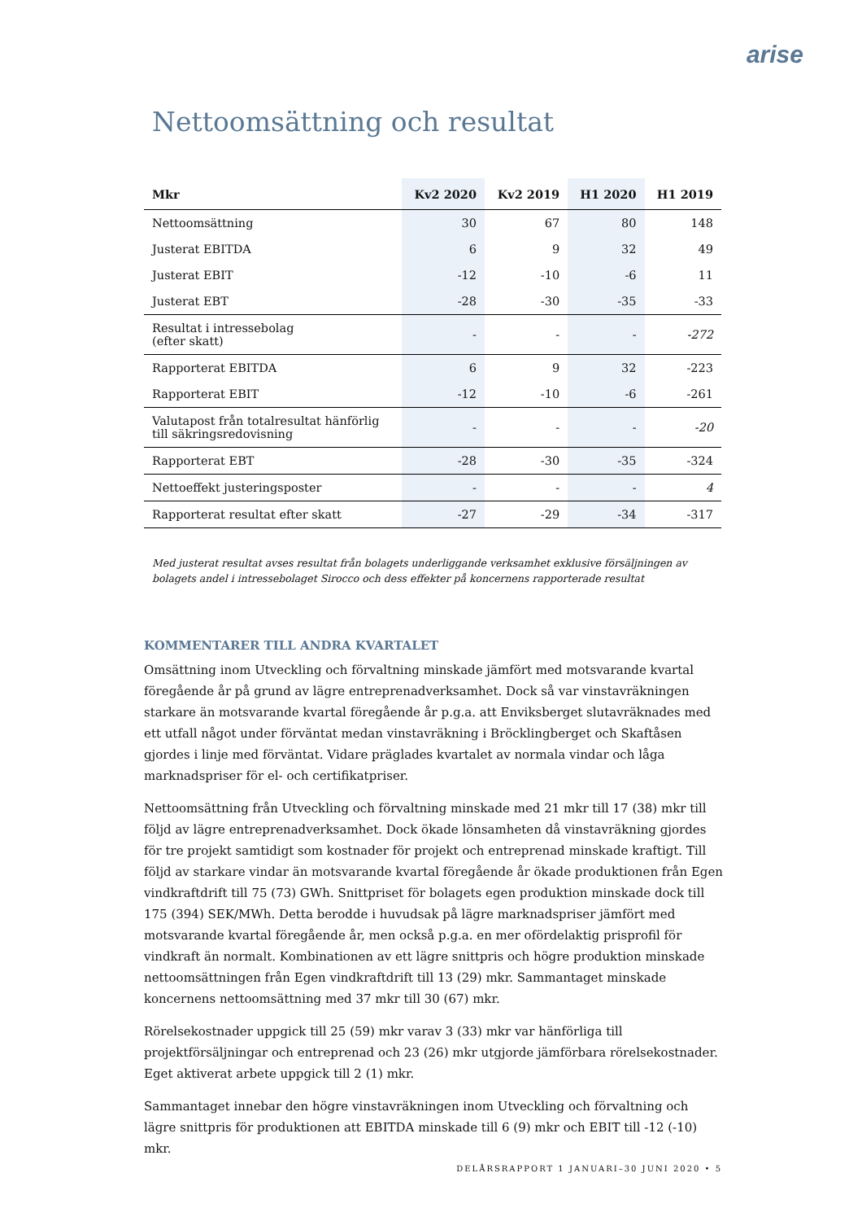arise
Nettoomsättning och resultat
| Mkr | Kv2 2020 | Kv2 2019 | H1 2020 | H1 2019 |
| --- | --- | --- | --- | --- |
| Nettoomsättning | 30 | 67 | 80 | 148 |
| Justerat EBITDA | 6 | 9 | 32 | 49 |
| Justerat EBIT | -12 | -10 | -6 | 11 |
| Justerat EBT | -28 | -30 | -35 | -33 |
| Resultat i intressebolag (efter skatt) | - | - | - | -272 |
| Rapporterat EBITDA | 6 | 9 | 32 | -223 |
| Rapporterat EBIT | -12 | -10 | -6 | -261 |
| Valutapost från totalresultat hänförlig till säkringsredovisning | - | - | - | -20 |
| Rapporterat EBT | -28 | -30 | -35 | -324 |
| Nettoeffekt justeringsposter | - | - | - | 4 |
| Rapporterat resultat efter skatt | -27 | -29 | -34 | -317 |
Med justerat resultat avses resultat från bolagets underliggande verksamhet exklusive försäljningen av bolagets andel i intressebolaget Sirocco och dess effekter på koncernens rapporterade resultat
KOMMENTARER TILL ANDRA KVARTALET
Omsättning inom Utveckling och förvaltning minskade jämfört med motsvarande kvartal föregående år på grund av lägre entreprenadverksamhet. Dock så var vinstavräkningen starkare än motsvarande kvartal föregående år p.g.a. att Enviksberget slutavräknades med ett utfall något under förväntat medan vinstavräkning i Bröcklingberget och Skaftåsen gjordes i linje med förväntat. Vidare präglades kvartalet av normala vindar och låga marknadspriser för el- och certifikatpriser.
Nettoomsättning från Utveckling och förvaltning minskade med 21 mkr till 17 (38) mkr till följd av lägre entreprenadverksamhet. Dock ökade lönsamheten då vinstavräkning gjordes för tre projekt samtidigt som kostnader för projekt och entreprenad minskade kraftigt. Till följd av starkare vindar än motsvarande kvartal föregående år ökade produktionen från Egen vindkraftdrift till 75 (73) GWh. Snittpriset för bolagets egen produktion minskade dock till 175 (394) SEK/MWh. Detta berodde i huvudsak på lägre marknadspriser jämfört med motsvarande kvartal föregående år, men också p.g.a. en mer ofördelaktig prisprofil för vindkraft än normalt. Kombinationen av ett lägre snittpris och högre produktion minskade nettoomsättningen från Egen vindkraftdrift till 13 (29) mkr. Sammantaget minskade koncernens nettoomsättning med 37 mkr till 30 (67) mkr.
Rörelsekostnader uppgick till 25 (59) mkr varav 3 (33) mkr var hänförliga till projektförsäljningar och entreprenad och 23 (26) mkr utgjorde jämförbara rörelsekostnader. Eget aktiverat arbete uppgick till 2 (1) mkr.
Sammantaget innebar den högre vinstavräkningen inom Utveckling och förvaltning och lägre snittpris för produktionen att EBITDA minskade till 6 (9) mkr och EBIT till -12 (-10) mkr.
DELÅRSRAPPORT 1 JANUARI–30 JUNI 2020 • 5